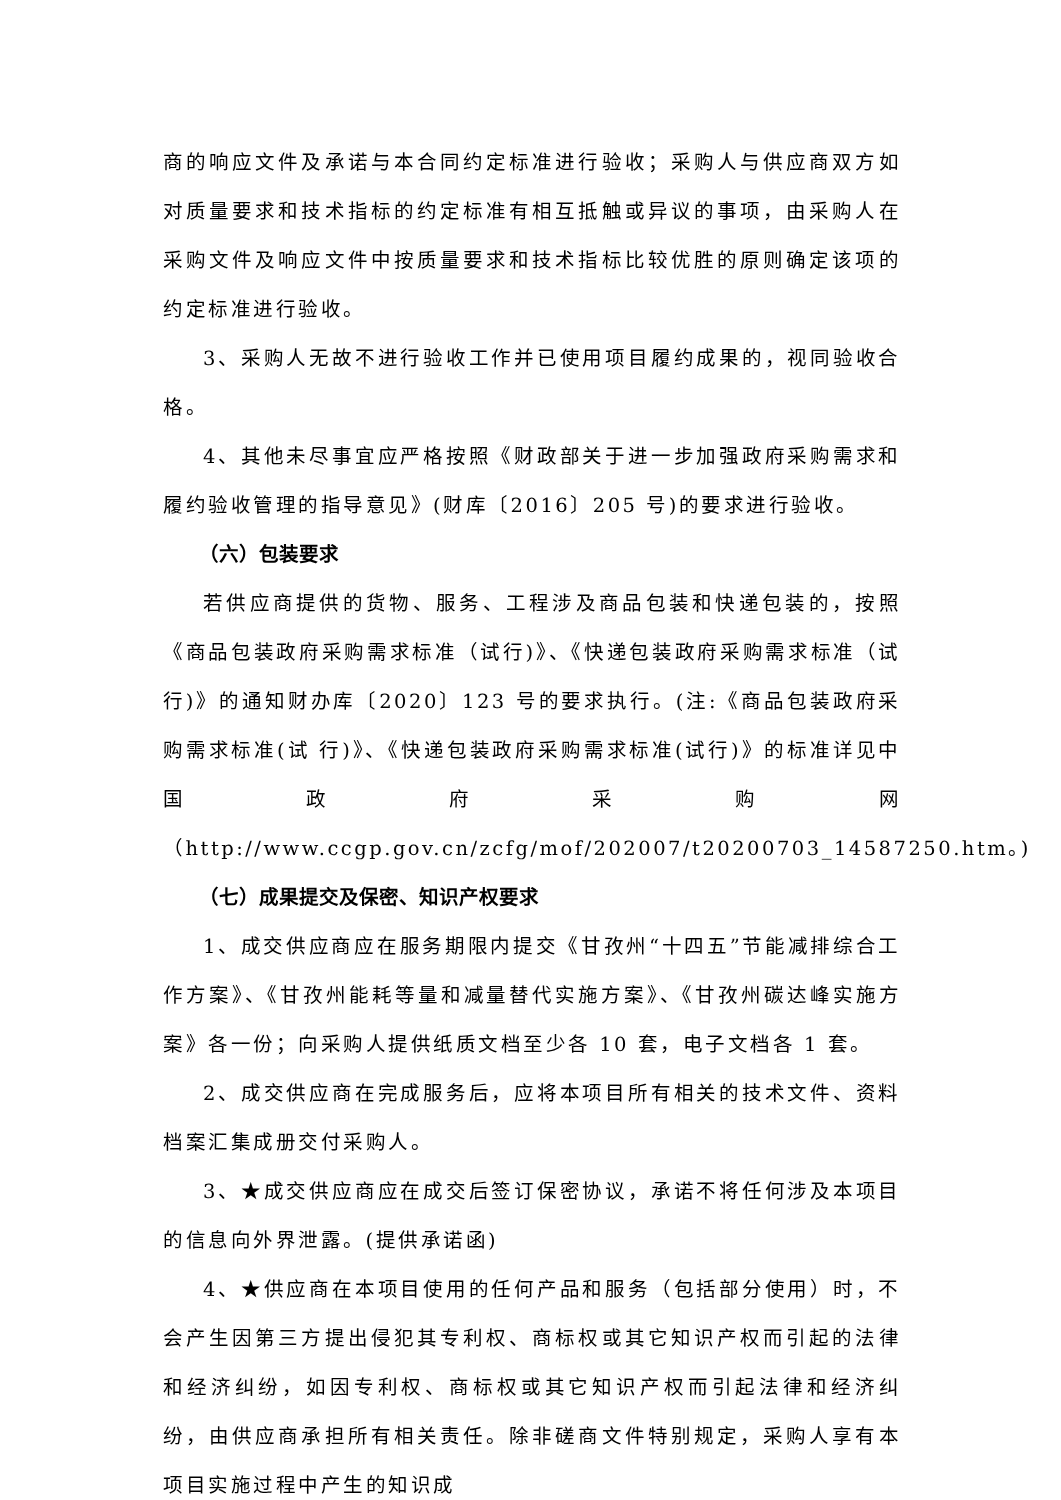商的响应文件及承诺与本合同约定标准进行验收；采购人与供应商双方如对质量要求和技术指标的约定标准有相互抵触或异议的事项，由采购人在采购文件及响应文件中按质量要求和技术指标比较优胜的原则确定该项的约定标准进行验收。
3、采购人无故不进行验收工作并已使用项目履约成果的，视同验收合格。
4、其他未尽事宜应严格按照《财政部关于进一步加强政府采购需求和履约验收管理的指导意见》(财库〔2016〕205 号)的要求进行验收。
（六）包装要求
若供应商提供的货物、服务、工程涉及商品包装和快递包装的，按照《商品包装政府采购需求标准（试行)》、《快递包装政府采购需求标准（试行)》的通知财办库〔2020〕123 号的要求执行。(注:《商品包装政府采购需求标准(试 行)》、《快递包装政府采购需求标准(试行)》的标准详见中国政府采购网（http://www.ccgp.gov.cn/zcfg/mof/202007/t20200703_14587250.htm。)
（七）成果提交及保密、知识产权要求
1、成交供应商应在服务期限内提交《甘孜州“十四五”节能减排综合工作方案》、《甘孜州能耗等量和减量替代实施方案》、《甘孜州碳达峰实施方案》各一份；向采购人提供纸质文档至少各 10 套，电子文档各 1 套。
2、成交供应商在完成服务后，应将本项目所有相关的技术文件、资料档案汇集成册交付采购人。
3、★成交供应商应在成交后签订保密协议，承诺不将任何涉及本项目的信息向外界泄露。(提供承诺函)
4、★供应商在本项目使用的任何产品和服务（包括部分使用）时，不会产生因第三方提出侵犯其专利权、商标权或其它知识产权而引起的法律和经济纠纷，如因专利权、商标权或其它知识产权而引起法律和经济纠纷，由供应商承担所有相关责任。除非磋商文件特别规定，采购人享有本项目实施过程中产生的知识成